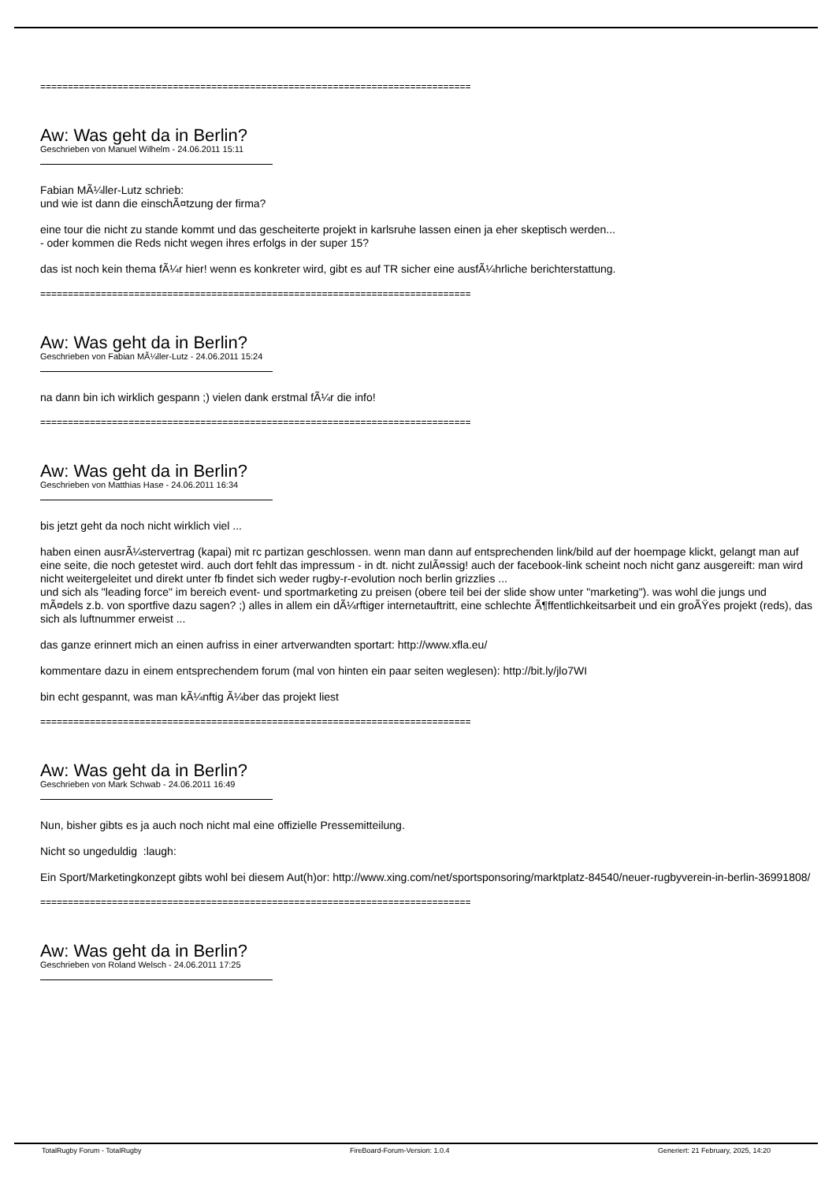==============================================================================
Aw: Was geht da in Berlin?
Geschrieben von Manuel Wilhelm - 24.06.2011 15:11
Fabian MÃ¼ller-Lutz schrieb:
und wie ist dann die einschÃ¤tzung der firma?
eine tour die nicht zu stande kommt und das gescheiterte projekt in karlsruhe lassen einen ja eher skeptisch werden...
- oder kommen die Reds nicht wegen ihres erfolgs in der super 15?
das ist noch kein thema fÃ¼r hier! wenn es konkreter wird, gibt es auf TR sicher eine ausfÃ¼hrliche berichterstattung.
==============================================================================
Aw: Was geht da in Berlin?
Geschrieben von Fabian MÃ¼ller-Lutz - 24.06.2011 15:24
na dann bin ich wirklich gespann ;) vielen dank erstmal fÃ¼r die info!
==============================================================================
Aw: Was geht da in Berlin?
Geschrieben von Matthias Hase - 24.06.2011 16:34
bis jetzt geht da noch nicht wirklich viel ...
haben einen ausrÃ¼stervertrag (kapai) mit rc partizan geschlossen. wenn man dann auf entsprechenden link/bild auf der hoempage klickt, gelangt man auf eine seite, die noch getestet wird. auch dort fehlt das impressum - in dt. nicht zulÃ¤ssig! auch der facebook-link scheint noch nicht ganz ausgereift: man wird nicht weitergeleitet und direkt unter fb findet sich weder rugby-r-evolution noch berlin grizzlies ...
und sich als "leading force" im bereich event- und sportmarketing zu preisen (obere teil bei der slide show unter "marketing"). was wohl die jungs und mÃ¤dels z.b. von sportfive dazu sagen? ;) alles in allem ein dÃ¼rftiger internetauftritt, eine schlechte Ã¶ffentlichkeitsarbeit und ein groÃŸes projekt (reds), das sich als luftnummer erweist ...
das ganze erinnert mich an einen aufriss in einer artverwandten sportart: http://www.xfla.eu/
kommentare dazu in einem entsprechendem forum (mal von hinten ein paar seiten weglesen): http://bit.ly/jlo7WI
bin echt gespannt, was man kÃ¼nftig Ã¼ber das projekt liest
==============================================================================
Aw: Was geht da in Berlin?
Geschrieben von Mark Schwab - 24.06.2011 16:49
Nun, bisher gibts es ja auch noch nicht mal eine offizielle Pressemitteilung.
Nicht so ungeduldig :laugh:
Ein Sport/Marketingkonzept gibts wohl bei diesem Aut(h)or: http://www.xing.com/net/sportsponsoring/marktplatz-84540/neuer-rugbyverein-in-berlin-36991808/
==============================================================================
Aw: Was geht da in Berlin?
Geschrieben von Roland Welsch - 24.06.2011 17:25
TotalRugby Forum - TotalRugby FireBoard-Forum-Version: 1.0.4 Generiert: 21 February, 2025, 14:20